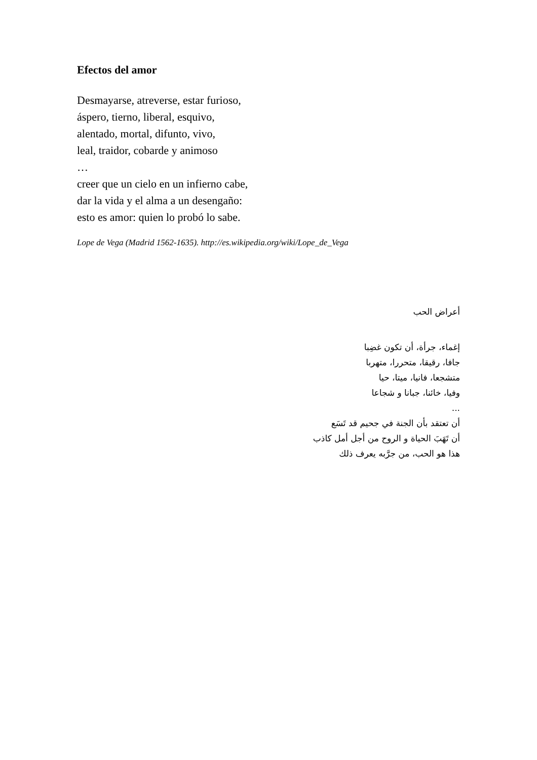Efectos del amor
Desmayarse, atreverse, estar furioso,
áspero, tierno, liberal, esquivo,
alentado, mortal, difunto, vivo,
leal, traidor, cobarde y animoso
…
creer que un cielo en un infierno cabe,
dar la vida y el alma a un desengaño:
esto es amor: quien lo probó lo sabe.
Lope de Vega (Madrid 1562-1635). http://es.wikipedia.org/wiki/Lope_de_Vega
أعراض الحب
إغماء، جرأة، أن تكون غضِبا
جافا، رقيقا، متحررا، متهربا
متشجعا، فانيا، ميتا، حيا
وفيا، خائنا، جبانا و شجاعا
...
أن تعتقد بأن الجنة في جحيم قد تَسَع
أن تَهَبَ الحياة و الروح من أجل أمل كاذب
هذا هو الحب، من جرَّبه يعرف ذلك